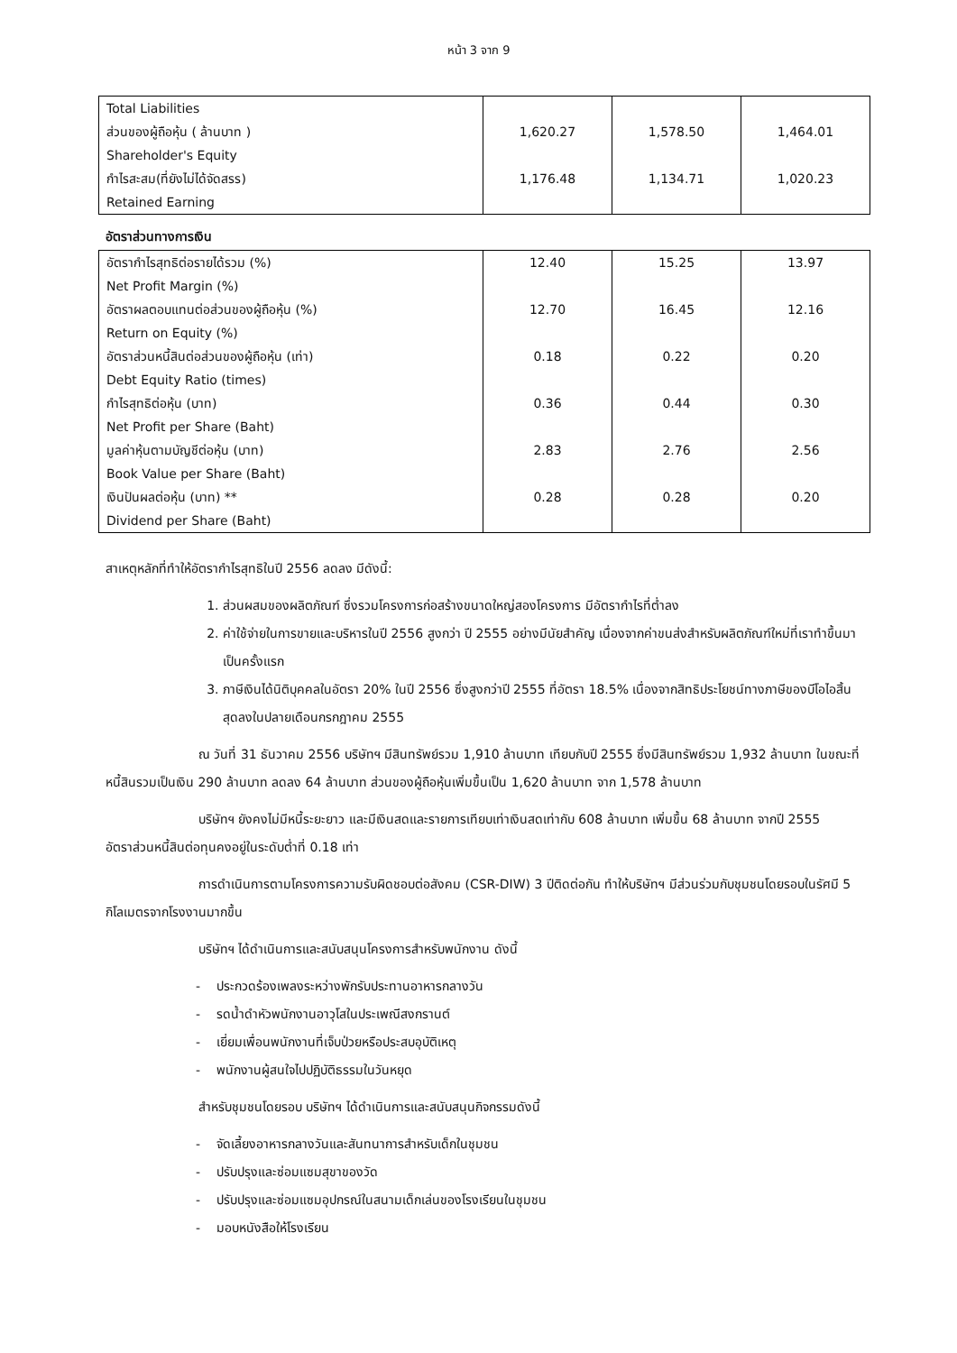หน้า 3 จาก 9
| Total Liabilities ส่วนของผู้ถือหุ้น ( ล้านบาท ) Shareholder's Equity กำไรสะสม(ที่ยังไม่ได้จัดสรร) Retained Earning | 1,620.27 1,176.48 | 1,578.50 1,134.71 | 1,464.01 1,020.23 |
อัตราส่วนทางการเงิน
| อัตรากำไรสุทธิต่อรายได้รวม (%) Net Profit Margin (%) อัตราผลตอบแทนต่อส่วนของผู้ถือหุ้น (%) Return on Equity (%) อัตราส่วนหนี้สินต่อส่วนของผู้ถือหุ้น (เท่า) Debt Equity Ratio (times) กำไรสุทธิต่อหุ้น (บาท) Net Profit per Share (Baht) มูลค่าหุ้นตามบัญชีต่อหุ้น (บาท) Book Value per Share (Baht) เงินปันผลต่อหุ้น (บาท) ** Dividend per Share (Baht) | 12.40 12.70 0.18 0.36 2.83 0.28 | 15.25 16.45 0.22 0.44 2.76 0.28 | 13.97 12.16 0.20 0.30 2.56 0.20 |
สาเหตุหลักที่ทำให้อัตรากำไรสุทธิในปี 2556 ลดลง มีดังนี้:
1. ส่วนผสมของผลิตภัณฑ์ ซึ่งรวมโครงการก่อสร้างขนาดใหญ่สองโครงการ มีอัตรากำไรที่ต่ำลง
2. ค่าใช้จ่ายในการขายและบริหารในปี 2556 สูงกว่า ปี 2555 อย่างมีนัยสำคัญ เนื่องจากค่าขนส่งสำหรับผลิตภัณฑ์ใหม่ที่เราทำขึ้นมาเป็นครั้งแรก
3. ภาษีเงินได้นิติบุคคลในอัตรา 20% ในปี 2556 ซึ่งสูงกว่าปี 2555 ที่อัตรา 18.5% เนื่องจากสิทธิประโยชน์ทางภาษีของบีโอไอสิ้นสุดลงในปลายเดือนกรกฎาคม 2555
ณ วันที่ 31 ธันวาคม 2556 บริษัทฯ มีสินทรัพย์รวม 1,910 ล้านบาท เทียบกับปี 2555 ซึ่งมีสินทรัพย์รวม 1,932 ล้านบาท ในขณะที่หนี้สินรวมเป็นเงิน 290 ล้านบาท ลดลง 64 ล้านบาท ส่วนของผู้ถือหุ้นเพิ่มขึ้นเป็น 1,620 ล้านบาท จาก 1,578 ล้านบาท
บริษัทฯ ยังคงไม่มีหนี้ระยะยาว และมีเงินสดและรายการเทียบเท่าเงินสดเท่ากับ 608 ล้านบาท เพิ่มขึ้น 68 ล้านบาท จากปี 2555 อัตราส่วนหนี้สินต่อทุนคงอยู่ในระดับต่ำที่ 0.18 เท่า
การดำเนินการตามโครงการความรับผิดชอบต่อสังคม (CSR-DIW) 3 ปีติดต่อกัน ทำให้บริษัทฯ มีส่วนร่วมกับชุมชนโดยรอบในรัศมี 5 กิโลเมตรจากโรงงานมากขึ้น
บริษัทฯ ได้ดำเนินการและสนับสนุนโครงการสำหรับพนักงาน ดังนี้
- ประกวดร้องเพลงระหว่างพักรับประทานอาหารกลางวัน
- รดน้ำดำหัวพนักงานอาวุโสในประเพณีสงกรานต์
- เยี่ยมเพื่อนพนักงานที่เจ็บป่วยหรือประสบอุบัติเหตุ
- พนักงานผู้สนใจไปปฏิบัติธรรมในวันหยุด
สำหรับชุมชนโดยรอบ บริษัทฯ ได้ดำเนินการและสนับสนุนกิจกรรมดังนี้
- จัดเลี้ยงอาหารกลางวันและสันทนาการสำหรับเด็กในชุมชน
- ปรับปรุงและซ่อมแซมสุขาของวัด
- ปรับปรุงและซ่อมแซมอุปกรณ์ในสนามเด็กเล่นของโรงเรียนในชุมชน
- มอบหนังสือให้โรงเรียน